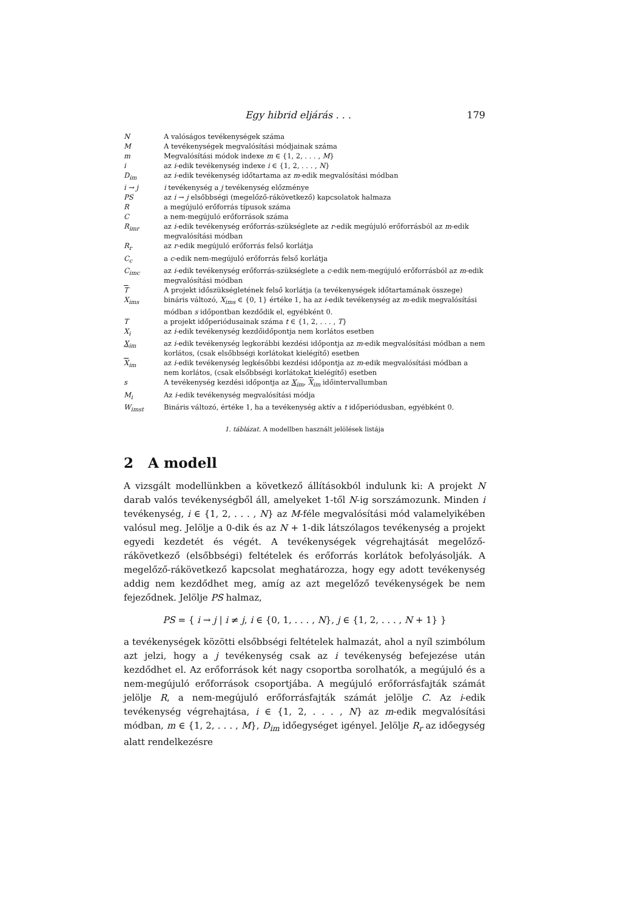Egy hibrid eljárás . . . 179
| N | A valóságos tevékenységek száma |
| M | A tevékenységek megvalósítási módjainak száma |
| m | Megvalósítási módok indexe m ∈ {1, 2, . . . , M } |
| i | az i -edik tevékenység indexe i ∈ {1, 2, . . . , N } |
| D<sub>im</sub> | az i -edik tevékenység időtartama az m -edik megvalósítási módban |
| i → j | i tevékenység a j tevékenység előzménye |
| PS | az i → j elsőbbségi (megelőző-rákövetkező) kapcsolatok halmaza |
| R | a megújuló erőforrás típusok száma |
| C | a nem-megújuló erőforrások száma |
| R<sub>imr</sub> | az i -edik tevékenység erőforrás-szükséglete az r -edik megújuló erőforrásból az m -edik megvalósítási módban |
| R<sub>r</sub> | az r -edik megújuló erőforrás felső korlátja |
| C<sub>c</sub> | a c -edik nem-megújuló erőforrás felső korlátja |
| C<sub>imc</sub> | az i -edik tevékenység erőforrás-szükséglete a c -edik nem-megújuló erőforrásból az m -edik megvalósítási módban |
| T | A projekt időszükségletének felső korlátja (a tevékenységek időtartamának összege) |
| X<sub>ims</sub> | bináris változó, X<sub>ims</sub> ∈ {0, 1} értéke 1, ha az i -edik tevékenység az m -edik megvalósítási módban s időpontban kezdődik el, egyébként 0. |
| T | a projekt időperiódusainak száma t ∈ {1, 2, . . . , T } |
| X<sub>i</sub> | az i -edik tevékenység kezdőidőpontja nem korlátos esetben |
| X<sub>im</sub> | az i -edik tevékenység legkorábbi kezdési időpontja az m -edik megvalósítási módban a nem korlátos, (csak elsőbbségi korlátokat kielégítő) esetben |
| X<sub>im</sub> | az i -edik tevékenység legkésőbbi kezdési időpontja az m -edik megvalósítási módban a nem korlátos, (csak elsőbbségi korlátokat kielégítő) esetben |
| s | A tevékenység kezdési időpontja az X<sub>im</sub> , X<sub>im</sub> időintervallumban |
| M<sub>i</sub> | Az i -edik tevékenység megvalósítási módja |
| W<sub>imst</sub> | Bináris változó, értéke 1, ha a tevékenység aktív a t időperiódusban, egyébként 0. |
1. táblázat. A modellben használt jelölések listája
2 A modell
A vizsgált modellünkben a következő állításokból indulunk ki: A projekt N darab valós tevékenységből áll, amelyeket 1-től N-ig sorszámozunk. Minden i tevékenység, i ∈ {1, 2, . . . , N} az M-féle megvalósítási mód valamelyikében valósul meg. Jelölje a 0-dik és az N + 1-dik látszólagos tevékenység a projekt egyedi kezdetét és végét. A tevékenységek végrehajtását megelőző-rákövetkező (elsőbbségi) feltételek és erőforrás korlátok befolyásolják. A megelőző-rákövetkező kapcsolat meghatározza, hogy egy adott tevékenység addig nem kezdődhet meg, amíg az azt megelőző tevékenységek be nem fejeződnek. Jelölje PS halmaz,
PS = { i → j | i ≠ j, i ∈ {0, 1, . . . , N}, j ∈ {1, 2, . . . , N + 1} }
a tevékenységek közötti elsőbbségi feltételek halmazát, ahol a nyíl szimbólum azt jelzi, hogy a j tevékenység csak az i tevékenység befejezése után kezdődhet el. Az erőforrások két nagy csoportba sorolhatók, a megújuló és a nem-megújuló erőforrások csoportjába. A megújuló erőforrásfajták számát jelölje R, a nem-megújuló erőforrásfajták számát jelölje C. Az i-edik tevékenység végrehajtása, i ∈ {1, 2, . . . , N} az m-edik megvalósítási módban, m ∈ {1, 2, . . . , M}, D<sub>im</sub> időegységet igényel. Jelölje R<sub>r</sub> az időegység alatt rendelkezésre